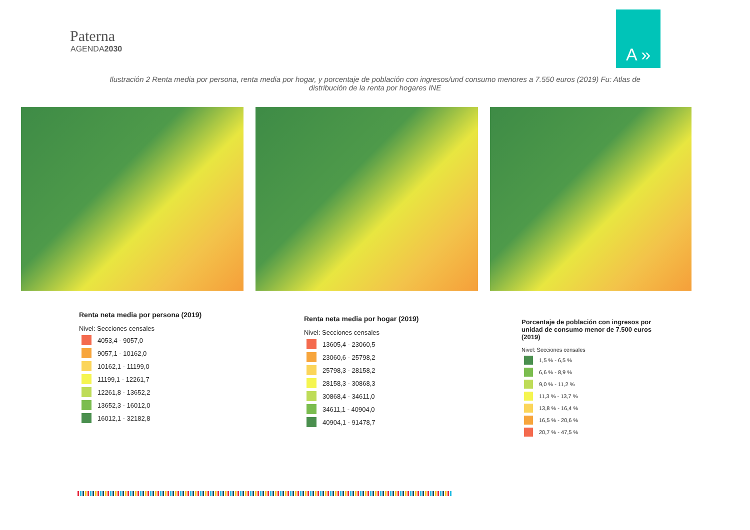Paterna
AGENDA2030
A »
Ilustración 2 Renta media por persona, renta media por hogar, y porcentaje de población con ingresos/und consumo menores a 7.550 euros (2019) Fu: Atlas de distribución de la renta por hogares INE
Renta neta media por persona (2019)
Nivel: Secciones censales
4053,4 - 9057,0
9057,1 - 10162,0
10162,1 - 11199,0
11199,1 - 12261,7
12261,8 - 13652,2
13652,3 - 16012,0
16012,1 - 32182,8
Renta neta media por hogar (2019)
Nivel: Secciones censales
13605,4 - 23060,5
23060,6 - 25798,2
25798,3 - 28158,2
28158,3 - 30868,3
30868,4 - 34611,0
34611,1 - 40904,0
40904,1 - 91478,7
Porcentaje de población con ingresos por unidad de consumo menor de 7.500 euros (2019)
Nivel: Secciones censales
1,5 % - 6,5 %
6,6 % - 8,9 %
9,0 % - 11,2 %
11,3 % - 13,7 %
13,8 % - 16,4 %
16,5 % - 20,6 %
20,7 % - 47,5 %